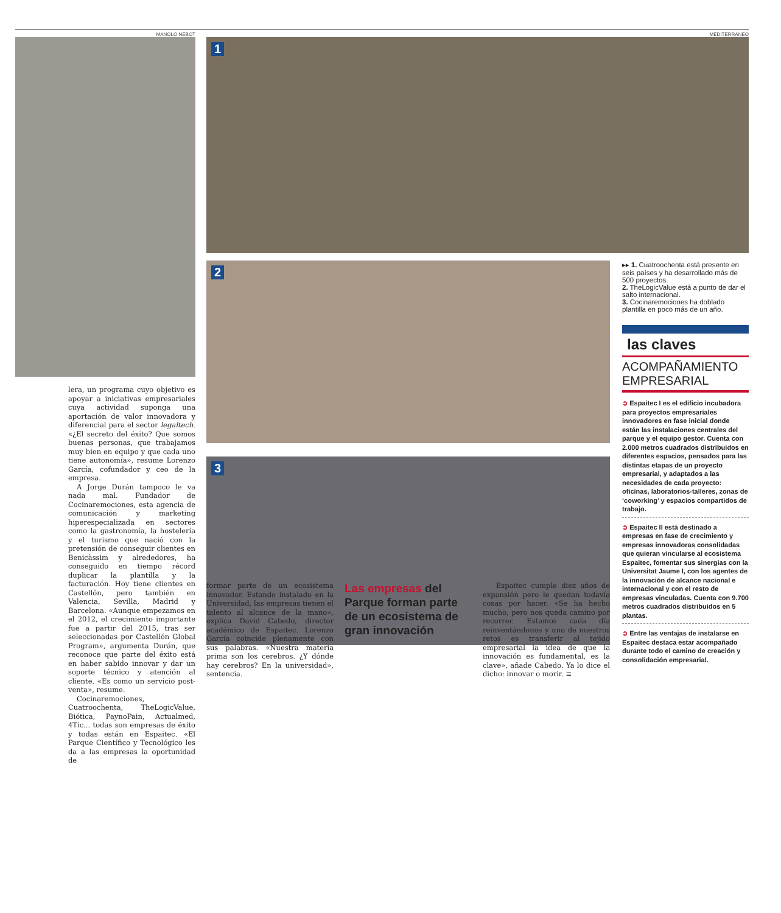MANOLO NEBOT
lera, un programa cuyo objetivo es apoyar a iniciativas empresariales cuya actividad suponga una aportación de valor innovadora y diferencial para el sector legaltech. «¿El secreto del éxito? Que somos buenas personas, que trabajamos muy bien en equipo y que cada uno tiene autonomía», resume Lorenzo García, cofundador y ceo de la empresa.
A Jorge Durán tampoco le va nada mal. Fundador de Cocinaremociones, esta agencia de comunicación y marketing hiperespecializada en sectores como la gastronomía, la hostelería y el turismo que nació con la pretensión de conseguir clientes en Benicàssim y alrededores, ha conseguido en tiempo récord duplicar la plantilla y la facturación. Hoy tiene clientes en Castellón, pero también en Valencia, Sevilla, Madrid y Barcelona. «Aunque empezamos en el 2012, el crecimiento importante fue a partir del 2015, tras ser seleccionadas por Castellón Global Program», argumenta Durán, que reconoce que parte del éxito está en haber sabido innovar y dar un soporte técnico y atención al cliente. «Es como un servicio post-venta», resume.
Cocinaremociones, Cuatroochenta, TheLogicValue, Bióticа, PaynoPain, Actualmed, 4Tic... todas son empresas de éxito y todas están en Espaitec. «El Parque Científico y Tecnológico les da a las empresas la oportunidad de
MEDITERRÁNEO
1
2
3
▸▸ 1. Cuatroochenta está presente en seis países y ha desarrollado más de 500 proyectos.
2. TheLogicValue está a punto de dar el salto internacional.
3. Cocinaremociones ha doblado plantilla en poco más de un año.
las claves
ACOMPAÑAMIENTO EMPRESARIAL
➲ Espaitec I es el edificio incubadora para proyectos empresariales innovadores en fase inicial donde están las instalaciones centrales del parque y el equipo gestor. Cuenta con 2.000 metros cuadrados distribuidos en diferentes espacios, pensados para las distintas etapas de un proyecto empresarial, y adaptados a las necesidades de cada proyecto: oficinas, laboratorios-talleres, zonas de ‘coworking’ y espacios compartidos de trabajo.
➲ Espaitec II está destinado a empresas en fase de crecimiento y empresas innovadoras consolidadas que quieran vincularse al ecosistema Espaitec, fomentar sus sinergias con la Universitat Jaume I, con los agentes de la innovación de alcance nacional e internacional y con el resto de empresas vinculadas. Cuenta con 9.700 metros cuadrados distribuidos en 5 plantas.
➲ Entre las ventajas de instalarse en Espaitec destaca estar acompañado durante todo el camino de creación y consolidación empresarial.
formar parte de un ecosistema innovador. Estando instalado en la Universidad, las empresas tienen el talento al alcance de la mano», explica David Cabedo, director académico de Espaitec. Lorenzo García coincide plenamente con sus palabras. «Nuestra materia prima son los cerebros. ¿Y dónde hay cerebros? En la universidad», sentencia.
Las empresas del Parque forman parte de un ecosistema de gran innovación
Espaitec cumple diez años de expansión pero le quedan todavía cosas por hacer. «Se ha hecho mucho, pero nos queda camino por recorrer. Estamos cada día reinventándonos y uno de nuestros retos es transferir al tejido empresarial la idea de que la innovación es fundamental, es la clave», añade Cabedo. Ya lo dice el dicho: innovar o morir. ≡